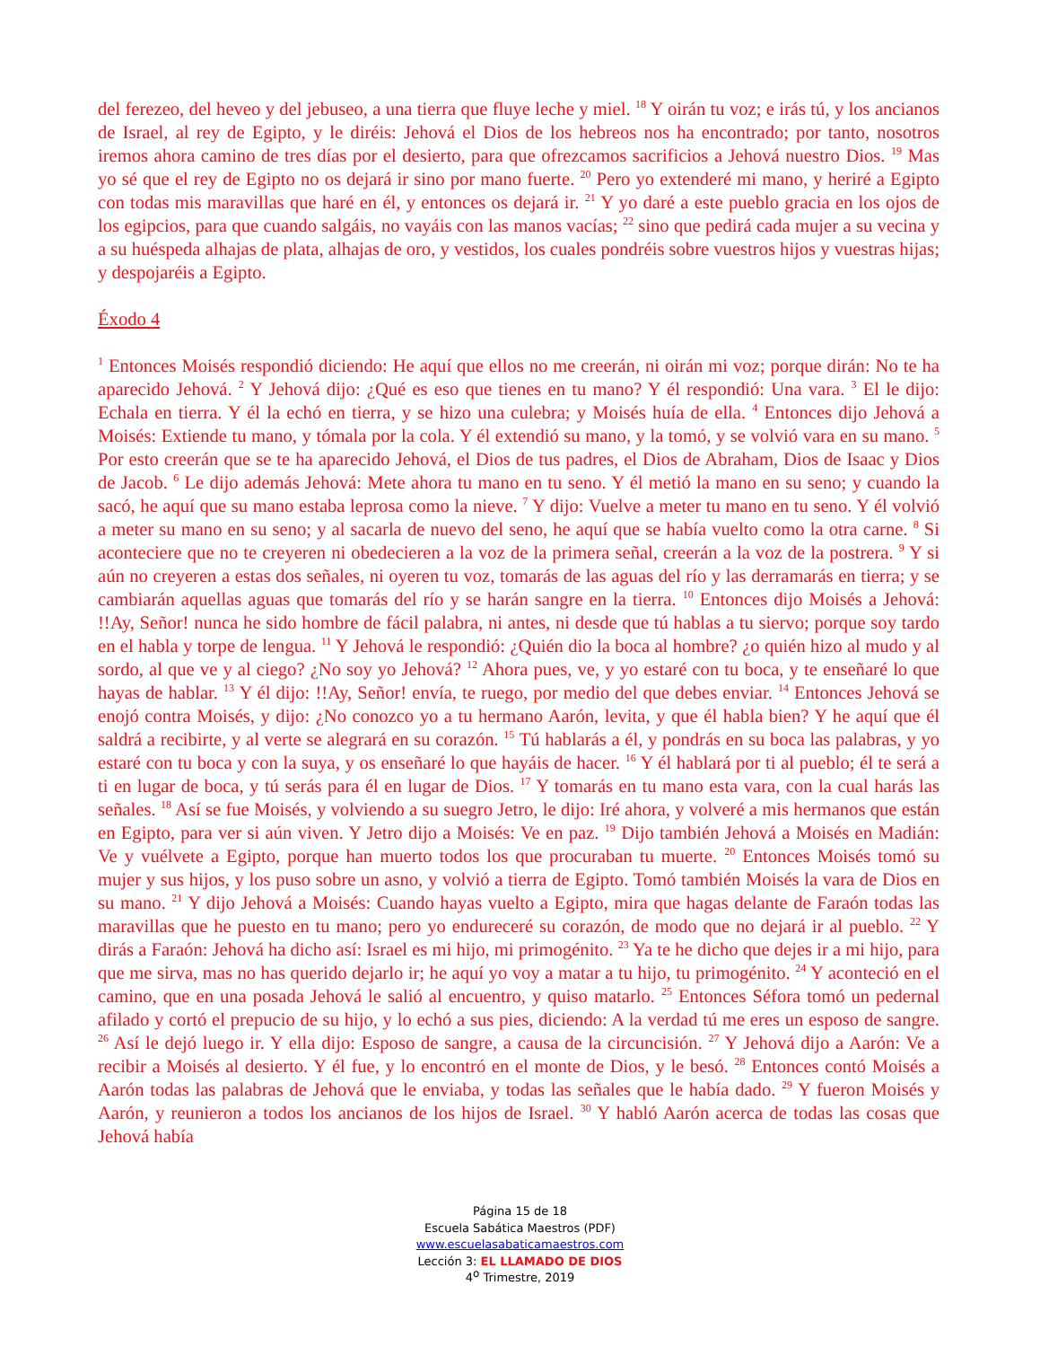del ferezeo, del heveo y del jebuseo, a una tierra que fluye leche y miel. <sup>18</sup> Y oirán tu voz; e irás tú, y los ancianos de Israel, al rey de Egipto, y le diréis: Jehová el Dios de los hebreos nos ha encontrado; por tanto, nosotros iremos ahora camino de tres días por el desierto, para que ofrezcamos sacrificios a Jehová nuestro Dios. <sup>19</sup> Mas yo sé que el rey de Egipto no os dejará ir sino por mano fuerte. <sup>20</sup> Pero yo extenderé mi mano, y heriré a Egipto con todas mis maravillas que haré en él, y entonces os dejará ir. <sup>21</sup> Y yo daré a este pueblo gracia en los ojos de los egipcios, para que cuando salgáis, no vayáis con las manos vacías; <sup>22</sup> sino que pedirá cada mujer a su vecina y a su huéspeda alhajas de plata, alhajas de oro, y vestidos, los cuales pondréis sobre vuestros hijos y vuestras hijas; y despojaréis a Egipto.
Éxodo 4
<sup>1</sup> Entonces Moisés respondió diciendo: He aquí que ellos no me creerán, ni oirán mi voz; porque dirán: No te ha aparecido Jehová. <sup>2</sup> Y Jehová dijo: ¿Qué es eso que tienes en tu mano? Y él respondió: Una vara. <sup>3</sup> El le dijo: Echala en tierra. Y él la echó en tierra, y se hizo una culebra; y Moisés huía de ella. <sup>4</sup> Entonces dijo Jehová a Moisés: Extiende tu mano, y tómala por la cola. Y él extendió su mano, y la tomó, y se volvió vara en su mano. <sup>5</sup> Por esto creerán que se te ha aparecido Jehová, el Dios de tus padres, el Dios de Abraham, Dios de Isaac y Dios de Jacob. <sup>6</sup> Le dijo además Jehová: Mete ahora tu mano en tu seno. Y él metió la mano en su seno; y cuando la sacó, he aquí que su mano estaba leprosa como la nieve. <sup>7</sup> Y dijo: Vuelve a meter tu mano en tu seno. Y él volvió a meter su mano en su seno; y al sacarla de nuevo del seno, he aquí que se había vuelto como la otra carne. <sup>8</sup> Si aconteciere que no te creyeren ni obedecieren a la voz de la primera señal, creerán a la voz de la postrera. <sup>9</sup> Y si aún no creyeren a estas dos señales, ni oyeren tu voz, tomarás de las aguas del río y las derramarás en tierra; y se cambiarán aquellas aguas que tomarás del río y se harán sangre en la tierra. <sup>10</sup> Entonces dijo Moisés a Jehová: !!Ay, Señor! nunca he sido hombre de fácil palabra, ni antes, ni desde que tú hablas a tu siervo; porque soy tardo en el habla y torpe de lengua. <sup>11</sup> Y Jehová le respondió: ¿Quién dio la boca al hombre? ¿o quién hizo al mudo y al sordo, al que ve y al ciego? ¿No soy yo Jehová? <sup>12</sup> Ahora pues, ve, y yo estaré con tu boca, y te enseñaré lo que hayas de hablar. <sup>13</sup> Y él dijo: !!Ay, Señor! envía, te ruego, por medio del que debes enviar. <sup>14</sup> Entonces Jehová se enojó contra Moisés, y dijo: ¿No conozco yo a tu hermano Aarón, levita, y que él habla bien? Y he aquí que él saldrá a recibirte, y al verte se alegrará en su corazón. <sup>15</sup> Tú hablarás a él, y pondrás en su boca las palabras, y yo estaré con tu boca y con la suya, y os enseñaré lo que hayáis de hacer. <sup>16</sup> Y él hablará por ti al pueblo; él te será a ti en lugar de boca, y tú serás para él en lugar de Dios. <sup>17</sup> Y tomarás en tu mano esta vara, con la cual harás las señales. <sup>18</sup> Así se fue Moisés, y volviendo a su suegro Jetro, le dijo: Iré ahora, y volveré a mis hermanos que están en Egipto, para ver si aún viven. Y Jetro dijo a Moisés: Ve en paz. <sup>19</sup> Dijo también Jehová a Moisés en Madián: Ve y vuélvete a Egipto, porque han muerto todos los que procuraban tu muerte. <sup>20</sup> Entonces Moisés tomó su mujer y sus hijos, y los puso sobre un asno, y volvió a tierra de Egipto. Tomó también Moisés la vara de Dios en su mano. <sup>21</sup> Y dijo Jehová a Moisés: Cuando hayas vuelto a Egipto, mira que hagas delante de Faraón todas las maravillas que he puesto en tu mano; pero yo endureceré su corazón, de modo que no dejará ir al pueblo. <sup>22</sup> Y dirás a Faraón: Jehová ha dicho así: Israel es mi hijo, mi primogénito. <sup>23</sup> Ya te he dicho que dejes ir a mi hijo, para que me sirva, mas no has querido dejarlo ir; he aquí yo voy a matar a tu hijo, tu primogénito. <sup>24</sup> Y aconteció en el camino, que en una posada Jehová le salió al encuentro, y quiso matarlo. <sup>25</sup> Entonces Séfora tomó un pedernal afilado y cortó el prepucio de su hijo, y lo echó a sus pies, diciendo: A la verdad tú me eres un esposo de sangre. <sup>26</sup> Así le dejó luego ir. Y ella dijo: Esposo de sangre, a causa de la circuncisión. <sup>27</sup> Y Jehová dijo a Aarón: Ve a recibir a Moisés al desierto. Y él fue, y lo encontró en el monte de Dios, y le besó. <sup>28</sup> Entonces contó Moisés a Aarón todas las palabras de Jehová que le enviaba, y todas las señales que le había dado. <sup>29</sup> Y fueron Moisés y Aarón, y reunieron a todos los ancianos de los hijos de Israel. <sup>30</sup> Y habló Aarón acerca de todas las cosas que Jehová había
Página 15 de 18
Escuela Sabática Maestros (PDF)
www.escuelasabaticamaestros.com
Lección 3: EL LLAMADO DE DIOS
4<sup>o</sup> Trimestre, 2019